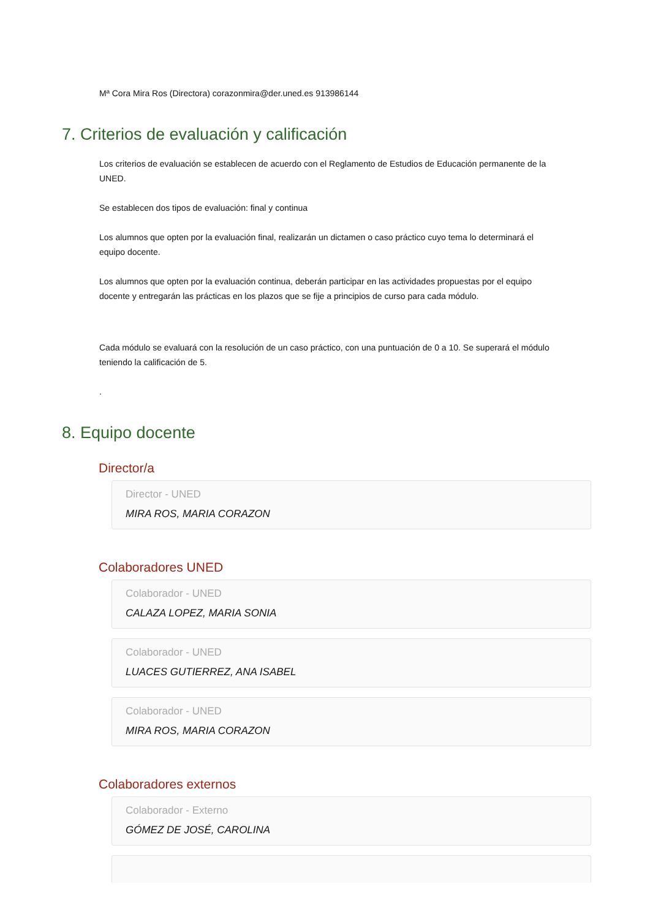Mª Cora Mira Ros (Directora) corazonmira@der.uned.es 913986144
7. Criterios de evaluación y calificación
Los criterios de evaluación se establecen de acuerdo con el Reglamento de Estudios de Educación permanente de la UNED.
Se establecen dos tipos de evaluación: final y continua
Los alumnos que opten por la evaluación final, realizarán un dictamen o caso práctico cuyo tema lo determinará el equipo docente.
Los alumnos que opten por la evaluación continua, deberán participar en las actividades propuestas por el equipo docente y entregarán las prácticas en los plazos que se fije a principios de curso para cada módulo.
Cada módulo se evaluará con la resolución de un caso práctico, con una puntuación de 0 a 10. Se superará el módulo teniendo la calificación de 5.
.
8. Equipo docente
Director/a
Director - UNED
MIRA ROS, MARIA CORAZON
Colaboradores UNED
Colaborador - UNED
CALAZA LOPEZ, MARIA SONIA
Colaborador - UNED
LUACES GUTIERREZ, ANA ISABEL
Colaborador - UNED
MIRA ROS, MARIA CORAZON
Colaboradores externos
Colaborador - Externo
GÓMEZ DE JOSÉ, CAROLINA